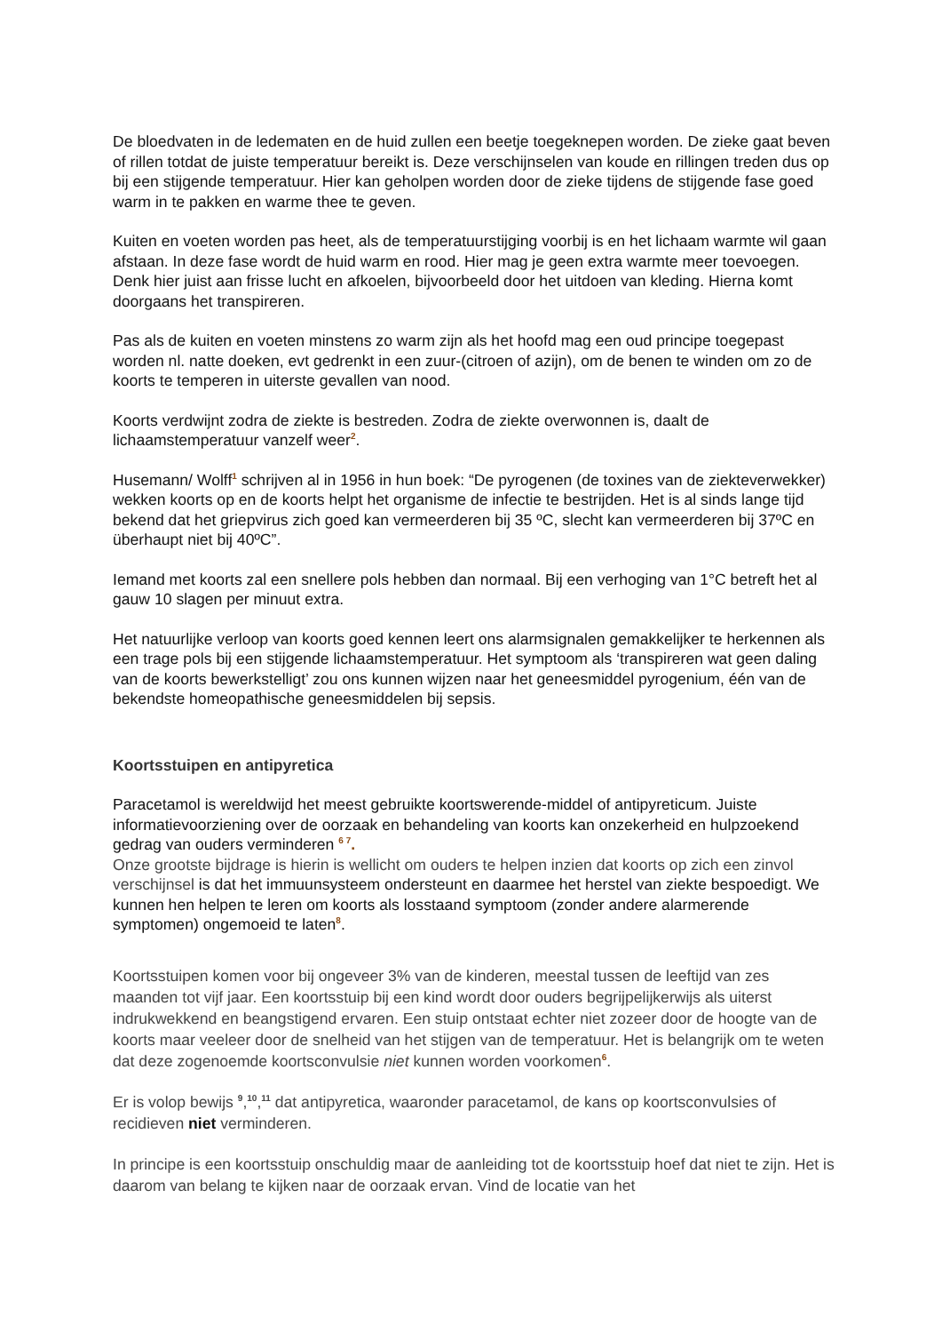De bloedvaten in de ledematen en de huid zullen een beetje toegeknepen worden. De zieke gaat beven of rillen totdat de juiste temperatuur bereikt is. Deze verschijnselen van koude en rillingen treden dus op bij een stijgende temperatuur. Hier kan geholpen worden door de zieke tijdens de stijgende fase goed warm in te pakken en warme thee te geven.
Kuiten en voeten worden pas heet, als de temperatuurstijging voorbij is en het lichaam warmte wil gaan afstaan. In deze fase wordt de huid warm en rood. Hier mag je geen extra warmte meer toevoegen. Denk hier juist aan frisse lucht en afkoelen, bijvoorbeeld door het uitdoen van kleding. Hierna komt doorgaans het transpireren.
Pas als de kuiten en voeten minstens zo warm zijn als het hoofd mag een oud principe toegepast worden nl. natte doeken, evt gedrenkt in een zuur-(citroen of azijn), om de benen te winden om zo de koorts te temperen in uiterste gevallen van nood.
Koorts verdwijnt zodra de ziekte is bestreden. Zodra de ziekte overwonnen is, daalt de lichaamstemperatuur vanzelf weer<sup>2</sup>.
Husemann/ Wolff<sup>1</sup> schrijven al in 1956 in hun boek: “De pyrogenen (de toxines van de ziekteverwekker) wekken koorts op en de koorts helpt het organisme de infectie te bestrijden. Het is al sinds lange tijd bekend dat het griepvirus zich goed kan vermeerderen bij 35 ºC, slecht kan vermeerderen bij 37ºC en überhaupt niet bij 40ºC”.
Iemand met koorts zal een snellere pols hebben dan normaal. Bij een verhoging van 1°C betreft het al gauw 10 slagen per minuut extra.
Het natuurlijke verloop van koorts goed kennen leert ons alarmsignalen gemakkelijker te herkennen als een trage pols bij een stijgende lichaamstemperatuur. Het symptoom als ‘transpireren wat geen daling van de koorts bewerkstelligt’ zou ons kunnen wijzen naar het geneesmiddel pyrogenium, één van de bekendste homeopathische geneesmiddelen bij sepsis.
Koortsstuipen en antipyretica
Paracetamol is wereldwijd het meest gebruikte koortswerende-middel of antipyreticum. Juiste informatievoorziening over de oorzaak en behandeling van koorts kan onzekerheid en hulpzoekend gedrag van ouders verminderen <sup>6 7</sup>.
Onze grootste bijdrage is hierin is wellicht om ouders te helpen inzien dat koorts op zich een zinvol verschijnsel is dat het immuunsysteem ondersteunt en daarmee het herstel van ziekte bespoedigt. We kunnen hen helpen te leren om koorts als losstaand symptoom (zonder andere alarmerende symptomen) ongemoeid te laten<sup>8</sup>.
Koortsstuipen komen voor bij ongeveer 3% van de kinderen, meestal tussen de leeftijd van zes maanden tot vijf jaar. Een koortsstuip bij een kind wordt door ouders begrijpelijkerwijs als uiterst indrukwekkend en beangstigend ervaren. Een stuip ontstaat echter niet zozeer door de hoogte van de koorts maar veeleer door de snelheid van het stijgen van de temperatuur. Het is belangrijk om te weten dat deze zogenoemde koortsconvulsie niet kunnen worden voorkomen<sup>6</sup>.
Er is volop bewijs <sup>9</sup>,<sup>10</sup>,<sup>11</sup> dat antipyretica, waaronder paracetamol, de kans op koortsconvulsies of recidieven niet verminderen.
In principe is een koortsstuip onschuldig maar de aanleiding tot de koortsstuip hoef dat niet te zijn. Het is daarom van belang te kijken naar de oorzaak ervan. Vind de locatie van het